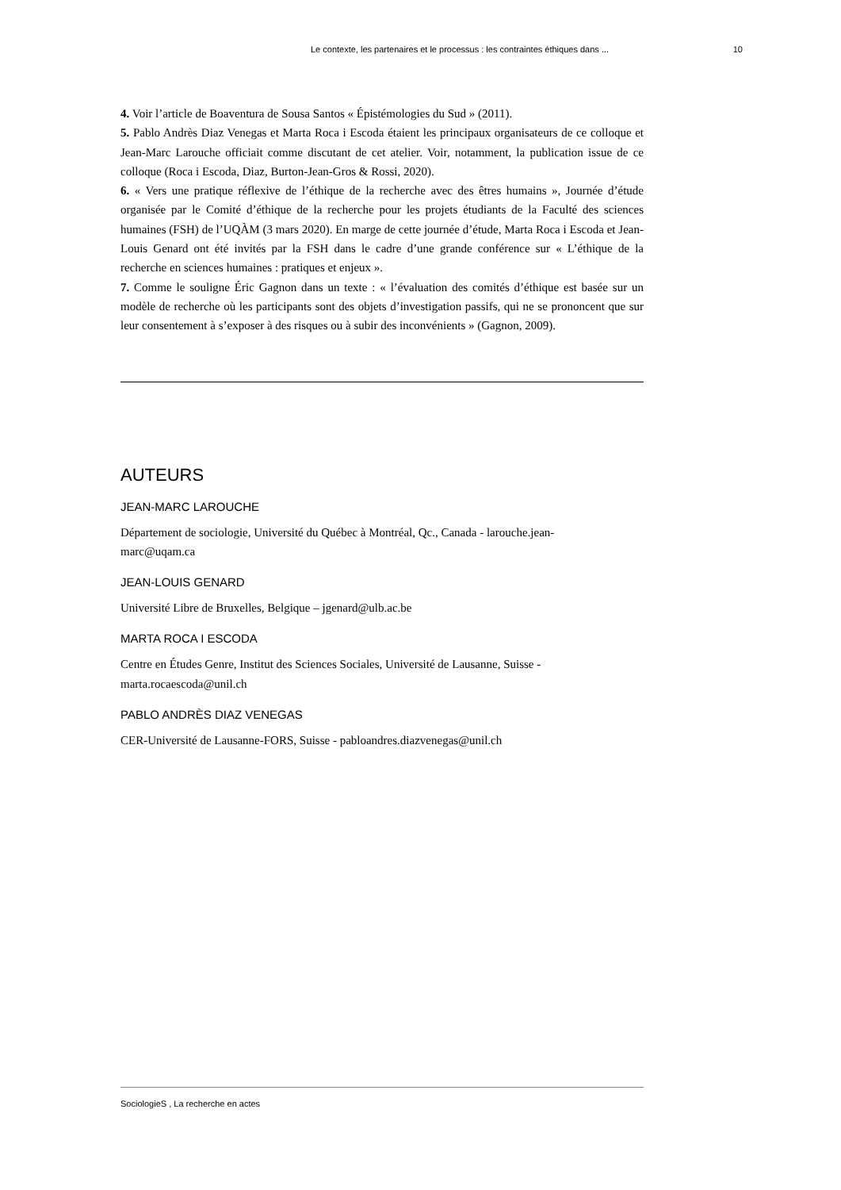Le contexte, les partenaires et le processus : les contraintes éthiques dans ... 10
4. Voir l’article de Boaventura de Sousa Santos « Épistémologies du Sud » (2011).
5. Pablo Andrès Diaz Venegas et Marta Roca i Escoda étaient les principaux organisateurs de ce colloque et Jean-Marc Larouche officiait comme discutant de cet atelier. Voir, notamment, la publication issue de ce colloque (Roca i Escoda, Diaz, Burton-Jean-Gros & Rossi, 2020).
6. « Vers une pratique réflexive de l’éthique de la recherche avec des êtres humains », Journée d’étude organisée par le Comité d’éthique de la recherche pour les projets étudiants de la Faculté des sciences humaines (FSH) de l’UQÀM (3 mars 2020). En marge de cette journée d’étude, Marta Roca i Escoda et Jean-Louis Genard ont été invités par la FSH dans le cadre d’une grande conférence sur « L’éthique de la recherche en sciences humaines : pratiques et enjeux ».
7. Comme le souligne Éric Gagnon dans un texte : « l’évaluation des comités d’éthique est basée sur un modèle de recherche où les participants sont des objets d’investigation passifs, qui ne se prononcent que sur leur consentement à s’exposer à des risques ou à subir des inconvénients » (Gagnon, 2009).
AUTEURS
JEAN-MARC LAROUCHE
Département de sociologie, Université du Québec à Montréal, Qc., Canada - larouche.jean-
marc@uqam.ca
JEAN-LOUIS GENARD
Université Libre de Bruxelles, Belgique – jgenard@ulb.ac.be
MARTA ROCA I ESCODA
Centre en Études Genre, Institut des Sciences Sociales, Université de Lausanne, Suisse -
marta.rocaescoda@unil.ch
PABLO ANDRÈS DIAZ VENEGAS
CER-Université de Lausanne-FORS, Suisse - pabloandres.diazvenegas@unil.ch
SociologieS , La recherche en actes